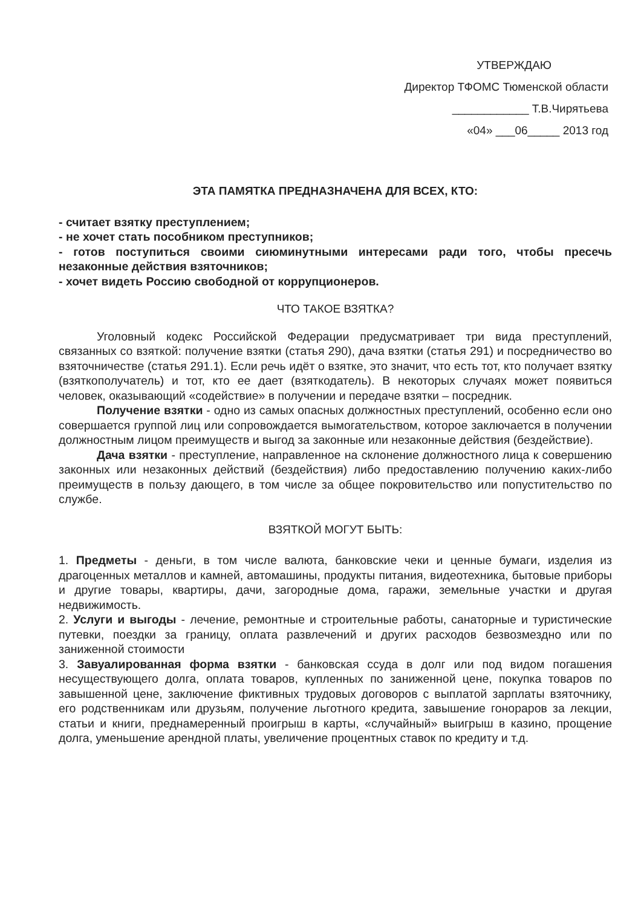УТВЕРЖДАЮ
Директор ТФОМС Тюменской области
____________ Т.В.Чирятьева
«04» ___06_____ 2013 год
ЭТА ПАМЯТКА ПРЕДНАЗНАЧЕНА ДЛЯ ВСЕХ, КТО:
- считает взятку преступлением;
- не хочет стать пособником преступников;
- готов поступиться своими сиюминутными интересами ради того, чтобы пресечь незаконные действия взяточников;
- хочет видеть Россию свободной от коррупционеров.
ЧТО ТАКОЕ ВЗЯТКА?
Уголовный кодекс Российской Федерации предусматривает три вида преступлений, связанных со взяткой: получение взятки (статья 290), дача взятки (статья 291) и посредничество во взяточничестве (статья 291.1). Если речь идёт о взятке, это значит, что есть тот, кто получает взятку (взяткополучатель) и тот, кто ее дает (взяткодатель). В некоторых случаях может появиться человек, оказывающий «содействие» в получении и передаче взятки – посредник.
Получение взятки - одно из самых опасных должностных преступлений, особенно если оно совершается группой лиц или сопровождается вымогательством, которое заключается в получении должностным лицом преимуществ и выгод за законные или незаконные действия (бездействие).
Дача взятки - преступление, направленное на склонение должностного лица к совершению законных или незаконных действий (бездействия) либо предоставлению получению каких-либо преимуществ в пользу дающего, в том числе за общее покровительство или попустительство по службе.
ВЗЯТКОЙ МОГУТ БЫТЬ:
1. Предметы - деньги, в том числе валюта, банковские чеки и ценные бумаги, изделия из драгоценных металлов и камней, автомашины, продукты питания, видеотехника, бытовые приборы и другие товары, квартиры, дачи, загородные дома, гаражи, земельные участки и другая недвижимость.
2. Услуги и выгоды - лечение, ремонтные и строительные работы, санаторные и туристические путевки, поездки за границу, оплата развлечений и других расходов безвозмездно или по заниженной стоимости
3. Завуалированная форма взятки - банковская ссуда в долг или под видом погашения несуществующего долга, оплата товаров, купленных по заниженной цене, покупка товаров по завышенной цене, заключение фиктивных трудовых договоров с выплатой зарплаты взяточнику, его родственникам или друзьям, получение льготного кредита, завышение гонораров за лекции, статьи и книги, преднамеренный проигрыш в карты, «случайный» выигрыш в казино, прощение долга, уменьшение арендной платы, увеличение процентных ставок по кредиту и т.д.